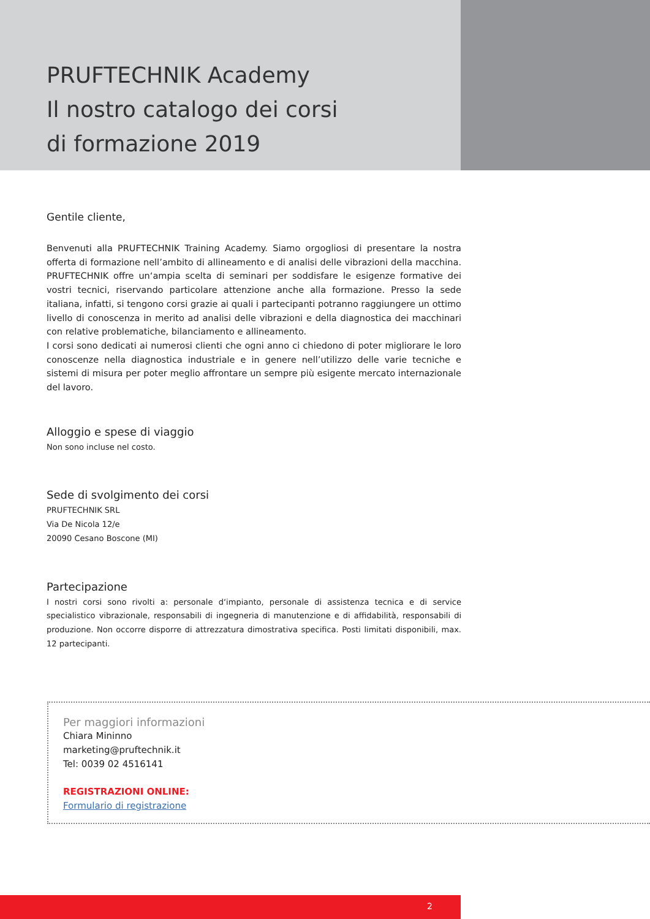PRUFTECHNIK Academy
Il nostro catalogo dei corsi
di formazione 2019
Gentile cliente,
Benvenuti alla PRUFTECHNIK Training Academy. Siamo orgogliosi di presentare la nostra offerta di formazione nell’ambito di allineamento e di analisi delle vibrazioni della macchina. PRUFTECHNIK offre un‘ampia scelta di seminari per soddisfare le esigenze formative dei vostri tecnici, riservando particolare attenzione anche alla formazione. Presso la sede italiana, infatti, si tengono corsi grazie ai quali i partecipanti potranno raggiungere un ottimo livello di conoscenza in merito ad analisi delle vibrazioni e della diagnostica dei macchinari con relative problematiche, bilanciamento e allineamento.
I corsi sono dedicati ai numerosi clienti che ogni anno ci chiedono di poter migliorare le loro conoscenze nella diagnostica industriale e in genere nell’utilizzo delle varie tecniche e sistemi di misura per poter meglio affrontare un sempre più esigente mercato internazionale del lavoro.
Alloggio e spese di viaggio
Non sono incluse nel costo.
Sede di svolgimento dei corsi
PRUFTECHNIK SRL
Via De Nicola 12/e
20090 Cesano Boscone (MI)
Partecipazione
I nostri corsi sono rivolti a: personale d‘impianto, personale di assistenza tecnica e di service specialistico vibrazionale, responsabili di ingegneria di manutenzione e di affidabilità, responsabili di produzione. Non occorre disporre di attrezzatura dimostrativa specifica. Posti limitati disponibili, max. 12 partecipanti.
Per maggiori informazioni
Chiara Mininno
marketing@pruftechnik.it
Tel: 0039 02 4516141
REGISTRAZIONI ONLINE:
Formulario di registrazione
2